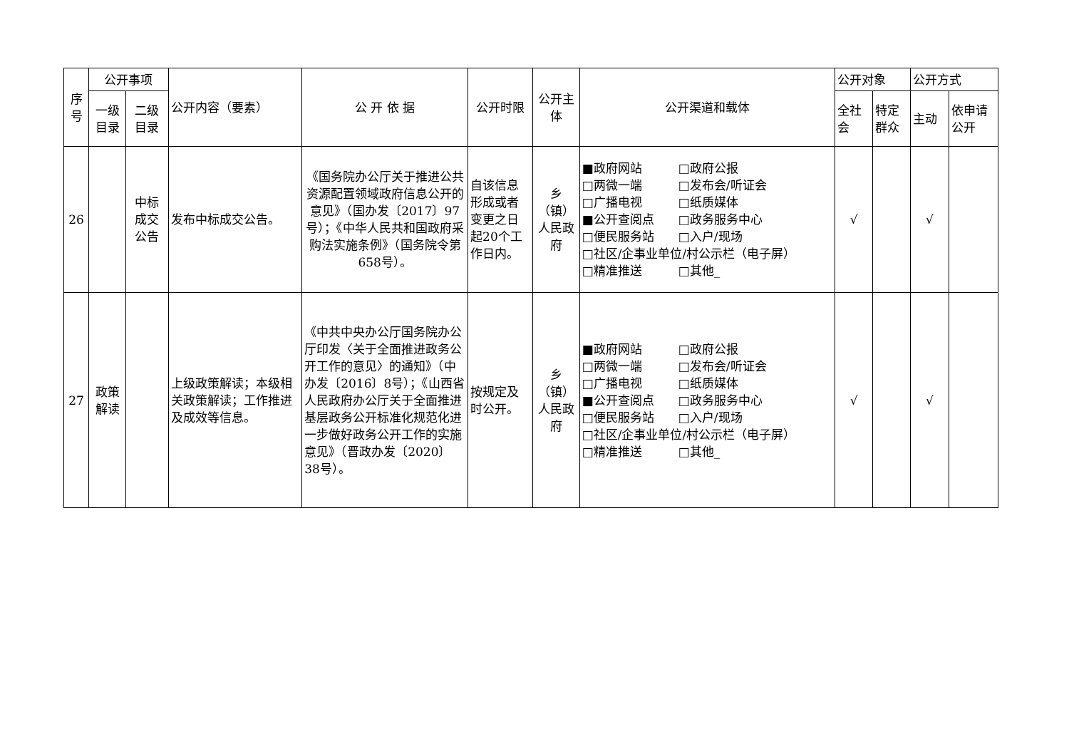| 序 号 | 公开事项 | | 公开内容（要素） | 公 开 依 据 | 公开时限 | 公开主体 | 公开渠道和载体 | 公开对象 | | 公开方式 | |
| --- | --- | --- | --- | --- | --- | --- | --- | --- | --- | --- | --- |
| | 一级 目录 | 二级 目录 | | | | | | 全社 会 | 特定 群众 | 主动 | 依申请 公开 |
| 26 | | 中标 成交 公告 | 发布中标成交公告。 | 《国务院办公厅关于推进公共资源配置领域政府信息公开的意见》（国办发〔2017〕97号）；《中华人民共和国政府采购法实施条例》（国务院令第658号）。 | 自该信息形成或者变更之日起20个工作日内。 | 乡（镇）人民政府 | ■政府网站 □政府公报 □两微一端 □发布会/听证会 □广播电视 □纸质媒体 ■公开查阅点 □政务服务中心 □便民服务站 □入户/现场 □社区/企事业单位/村公示栏（电子屏） □精准推送 □其他_ | √ | | √ | |
| 27 | 政策 解读 | | 上级政策解读；本级相关政策解读；工作推进及成效等信息。 | 《中共中央办公厅国务院办公厅印发〈关于全面推进政务公开工作的意见〉的通知》（中办发〔2016〕8号）；《山西省人民政府办公厅关于全面推进基层政务公开标准化规范化进一步做好政务公开工作的实施意见》（晋政办发〔2020〕38号）。 | 按规定及时公开。 | 乡（镇）人民政府 | ■政府网站 □政府公报 □两微一端 □发布会/听证会 □广播电视 □纸质媒体 ■公开查阅点 □政务服务中心 □便民服务站 □入户/现场 □社区/企事业单位/村公示栏（电子屏） □精准推送 □其他_ | √ | | √ | |